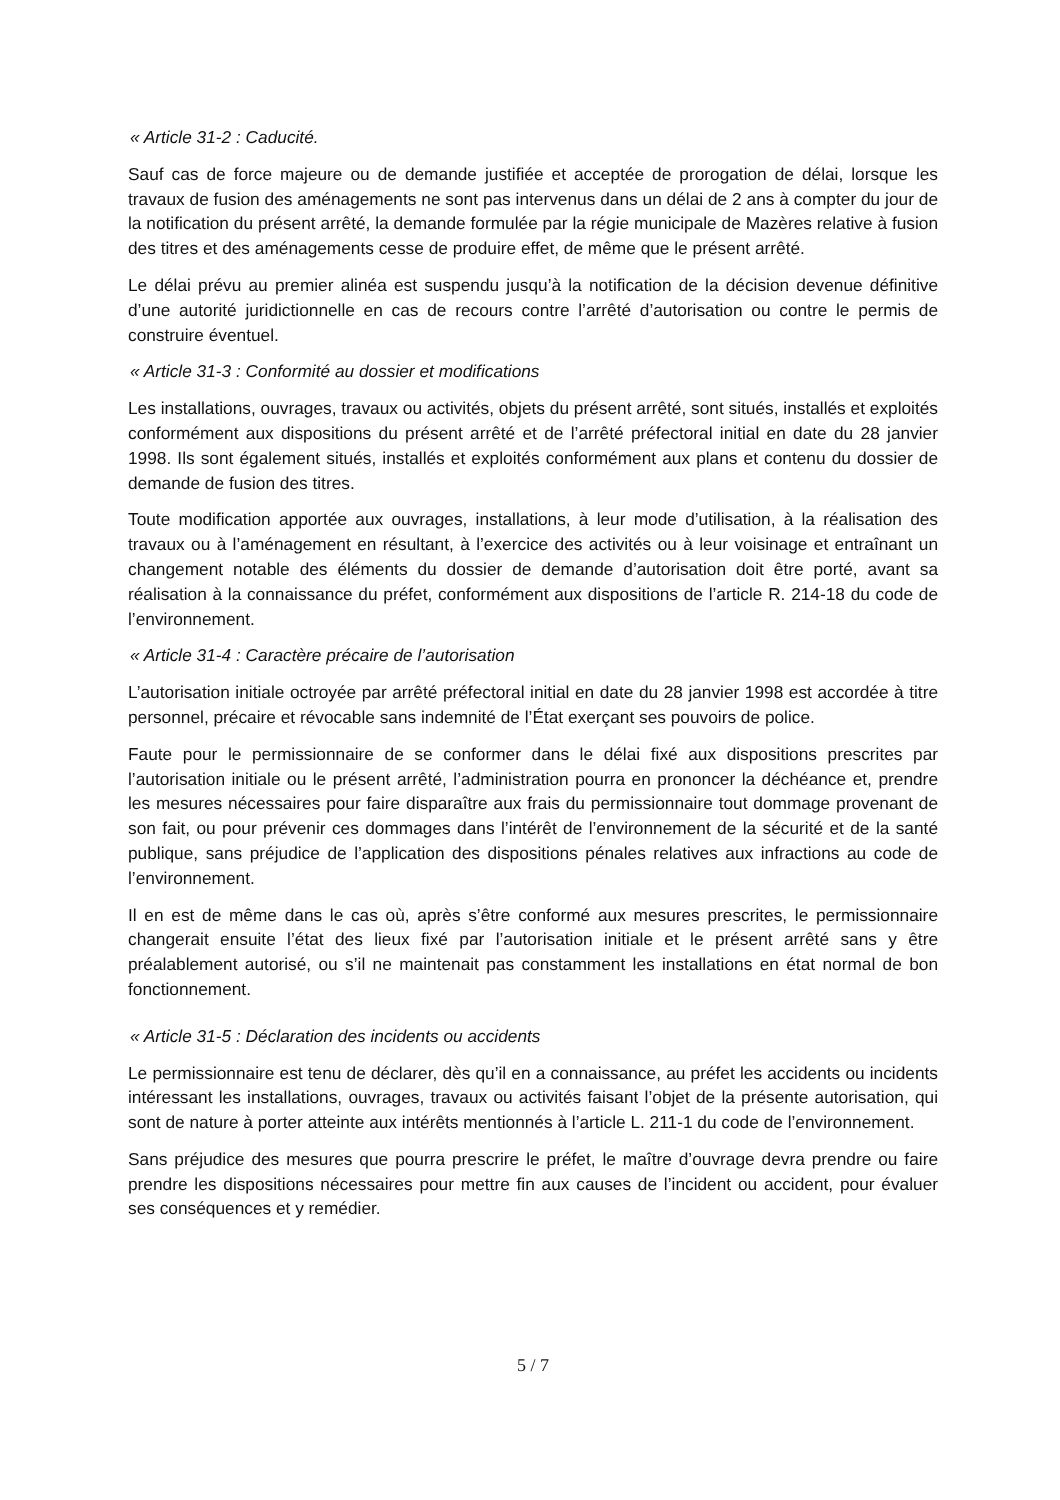« Article 31-2 : Caducité.
Sauf cas de force majeure ou de demande justifiée et acceptée de prorogation de délai, lorsque les travaux de fusion des aménagements ne sont pas intervenus dans un délai de 2 ans à compter du jour de la notification du présent arrêté, la demande formulée par la régie municipale de Mazères relative à fusion des titres et des aménagements cesse de produire effet, de même que le présent arrêté.
Le délai prévu au premier alinéa est suspendu jusqu’à la notification de la décision devenue définitive d’une autorité juridictionnelle en cas de recours contre l’arrêté d’autorisation ou contre le permis de construire éventuel.
« Article 31-3 : Conformité au dossier et modifications
Les installations, ouvrages, travaux ou activités, objets du présent arrêté, sont situés, installés et exploités conformément aux dispositions du présent arrêté et de l’arrêté préfectoral initial en date du 28 janvier 1998. Ils sont également situés, installés et exploités conformément aux plans et contenu du dossier de demande de fusion des titres.
Toute modification apportée aux ouvrages, installations, à leur mode d’utilisation, à la réalisation des travaux ou à l’aménagement en résultant, à l’exercice des activités ou à leur voisinage et entraînant un changement notable des éléments du dossier de demande d’autorisation doit être porté, avant sa réalisation à la connaissance du préfet, conformément aux dispositions de l’article R. 214-18 du code de l’environnement.
« Article 31-4 : Caractère précaire de l’autorisation
L’autorisation initiale octroyée par arrêté préfectoral initial en date du 28 janvier 1998 est accordée à titre personnel, précaire et révocable sans indemnité de l’État exerçant ses pouvoirs de police.
Faute pour le permissionnaire de se conformer dans le délai fixé aux dispositions prescrites par l’autorisation initiale ou le présent arrêté, l’administration pourra en prononcer la déchéance et, prendre les mesures nécessaires pour faire disparaître aux frais du permissionnaire tout dommage provenant de son fait, ou pour prévenir ces dommages dans l’intérêt de l’environnement de la sécurité et de la santé publique, sans préjudice de l’application des dispositions pénales relatives aux infractions au code de l’environnement.
Il en est de même dans le cas où, après s’être conformé aux mesures prescrites, le permissionnaire changerait ensuite l’état des lieux fixé par l’autorisation initiale et le présent arrêté sans y être préalablement autorisé, ou s’il ne maintenait pas constamment les installations en état normal de bon fonctionnement.
« Article 31-5 : Déclaration des incidents ou accidents
Le permissionnaire est tenu de déclarer, dès qu’il en a connaissance, au préfet les accidents ou incidents intéressant les installations, ouvrages, travaux ou activités faisant l’objet de la présente autorisation, qui sont de nature à porter atteinte aux intérêts mentionnés à l’article L. 211-1 du code de l’environnement.
Sans préjudice des mesures que pourra prescrire le préfet, le maître d’ouvrage devra prendre ou faire prendre les dispositions nécessaires pour mettre fin aux causes de l’incident ou accident, pour évaluer ses conséquences et y remédier.
5 / 7